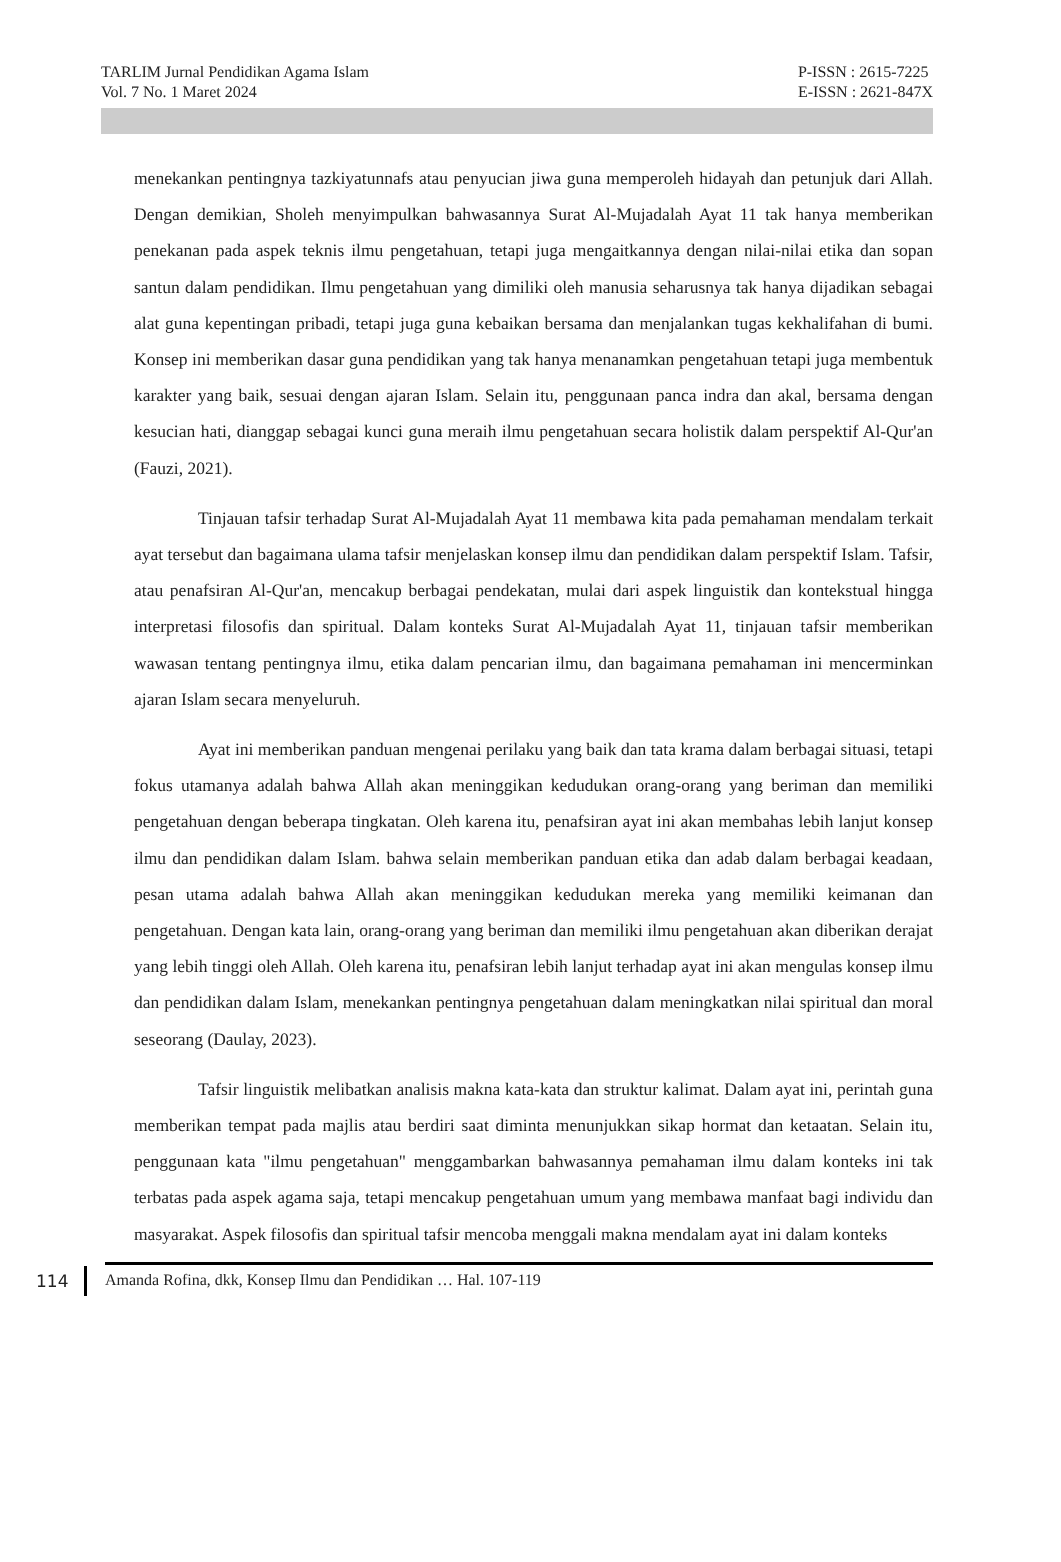TARLIM Jurnal Pendidikan Agama Islam
Vol. 7 No. 1 Maret 2024
P-ISSN : 2615-7225
E-ISSN : 2621-847X
menekankan pentingnya tazkiyatunnafs atau penyucian jiwa guna memperoleh hidayah dan petunjuk dari Allah. Dengan demikian, Sholeh menyimpulkan bahwasannya Surat Al-Mujadalah Ayat 11 tak hanya memberikan penekanan pada aspek teknis ilmu pengetahuan, tetapi juga mengaitkannya dengan nilai-nilai etika dan sopan santun dalam pendidikan. Ilmu pengetahuan yang dimiliki oleh manusia seharusnya tak hanya dijadikan sebagai alat guna kepentingan pribadi, tetapi juga guna kebaikan bersama dan menjalankan tugas kekhalifahan di bumi. Konsep ini memberikan dasar guna pendidikan yang tak hanya menanamkan pengetahuan tetapi juga membentuk karakter yang baik, sesuai dengan ajaran Islam. Selain itu, penggunaan panca indra dan akal, bersama dengan kesucian hati, dianggap sebagai kunci guna meraih ilmu pengetahuan secara holistik dalam perspektif Al-Qur'an (Fauzi, 2021).
Tinjauan tafsir terhadap Surat Al-Mujadalah Ayat 11 membawa kita pada pemahaman mendalam terkait ayat tersebut dan bagaimana ulama tafsir menjelaskan konsep ilmu dan pendidikan dalam perspektif Islam. Tafsir, atau penafsiran Al-Qur'an, mencakup berbagai pendekatan, mulai dari aspek linguistik dan kontekstual hingga interpretasi filosofis dan spiritual. Dalam konteks Surat Al-Mujadalah Ayat 11, tinjauan tafsir memberikan wawasan tentang pentingnya ilmu, etika dalam pencarian ilmu, dan bagaimana pemahaman ini mencerminkan ajaran Islam secara menyeluruh.
Ayat ini memberikan panduan mengenai perilaku yang baik dan tata krama dalam berbagai situasi, tetapi fokus utamanya adalah bahwa Allah akan meninggikan kedudukan orang-orang yang beriman dan memiliki pengetahuan dengan beberapa tingkatan. Oleh karena itu, penafsiran ayat ini akan membahas lebih lanjut konsep ilmu dan pendidikan dalam Islam. bahwa selain memberikan panduan etika dan adab dalam berbagai keadaan, pesan utama adalah bahwa Allah akan meninggikan kedudukan mereka yang memiliki keimanan dan pengetahuan. Dengan kata lain, orang-orang yang beriman dan memiliki ilmu pengetahuan akan diberikan derajat yang lebih tinggi oleh Allah. Oleh karena itu, penafsiran lebih lanjut terhadap ayat ini akan mengulas konsep ilmu dan pendidikan dalam Islam, menekankan pentingnya pengetahuan dalam meningkatkan nilai spiritual dan moral seseorang (Daulay, 2023).
Tafsir linguistik melibatkan analisis makna kata-kata dan struktur kalimat. Dalam ayat ini, perintah guna memberikan tempat pada majlis atau berdiri saat diminta menunjukkan sikap hormat dan ketaatan. Selain itu, penggunaan kata "ilmu pengetahuan" menggambarkan bahwasannya pemahaman ilmu dalam konteks ini tak terbatas pada aspek agama saja, tetapi mencakup pengetahuan umum yang membawa manfaat bagi individu dan masyarakat. Aspek filosofis dan spiritual tafsir mencoba menggali makna mendalam ayat ini dalam konteks
114
Amanda Rofina, dkk, Konsep Ilmu dan Pendidikan … Hal. 107-119